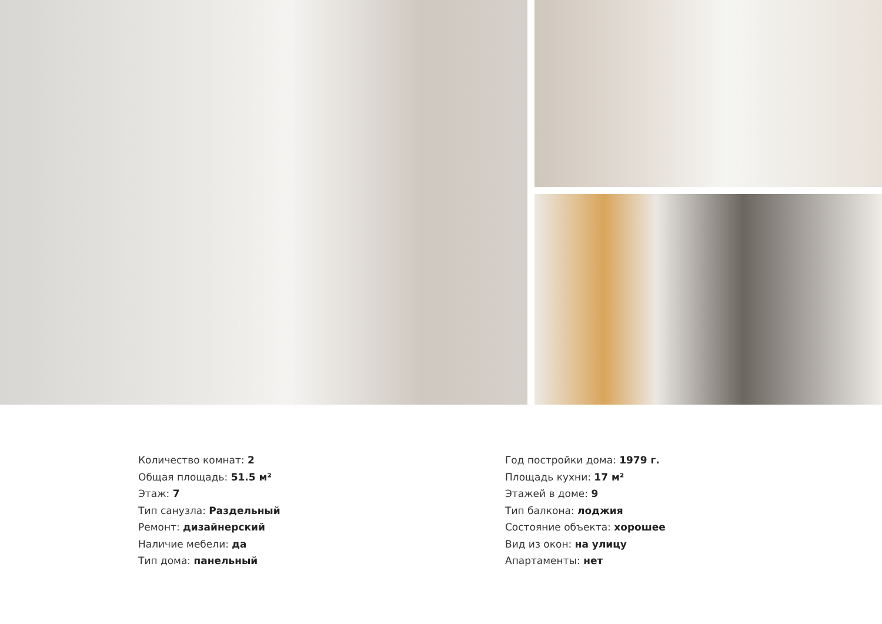Количество комнат: 2
Общая площадь: 51.5 м²
Этаж: 7
Тип санузла: Раздельный
Ремонт: дизайнерский
Наличие мебели: да
Тип дома: панельный
Год постройки дома: 1979 г.
Площадь кухни: 17 м²
Этажей в доме: 9
Тип балкона: лоджия
Состояние объекта: хорошее
Вид из окон: на улицу
Апартаменты: нет